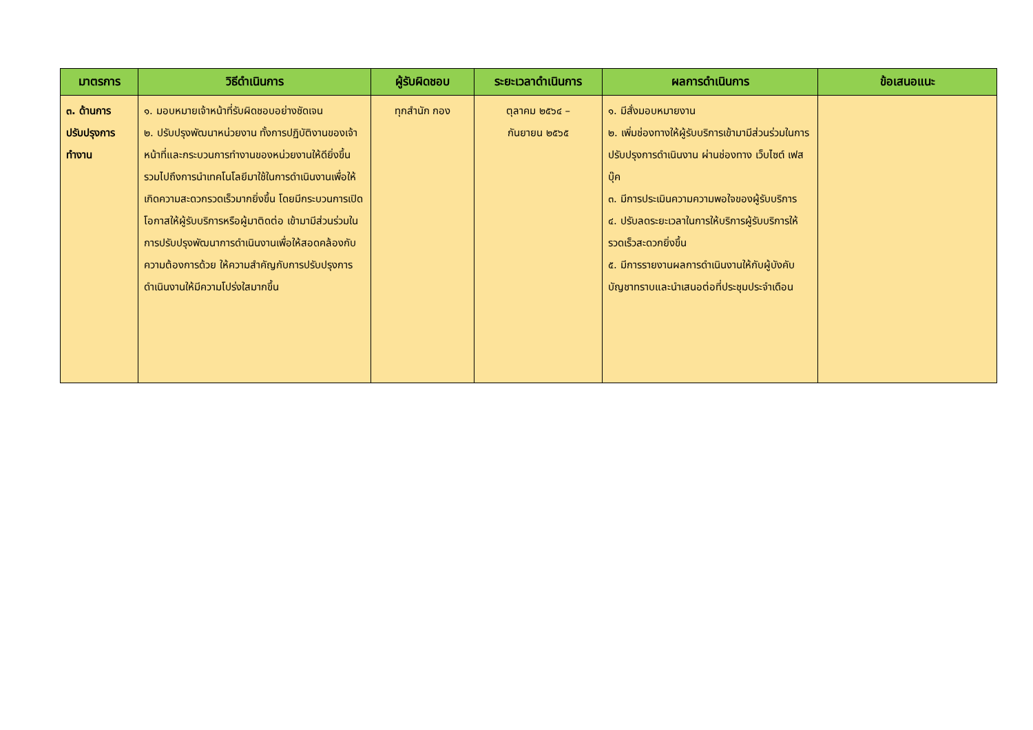| มาตรการ | วิธีดำเนินการ | ผู้รับผิดชอบ | ระยะเวลาดำเนินการ | ผลการดำเนินการ | ข้อเสนอแนะ |
| --- | --- | --- | --- | --- | --- |
| ๓. ด้านการปรับปรุงการทำงาน | ๑. มอบหมายเจ้าหน้าที่รับผิดชอบอย่างชัดเจน ๒. ปรับปรุงพัฒนาหน่วยงาน ทั้งการปฏิบัติงานของเจ้าหน้าที่และกระบวนการทำงานของหน่วยงานให้ดียิ่งขึ้น รวมไปถึงการนำเทคโนโลยีมาใช้ในการดำเนินงานเพื่อให้เกิดความสะดวกรวดเร็วมากยิ่งขึ้น โดยมีกระบวนการเปิดโอกาสให้ผู้รับบริการหรือผู้มาติดต่อ เข้ามามีส่วนร่วมในการปรับปรุงพัฒนาการดำเนินงานเพื่อให้สอดคล้องกับความต้องการด้วย ให้ความสำคัญกับการปรับปรุงการดำเนินงานให้มีความโปร่งใสมากขึ้น | ทุกสำนัก กอง | ตุลาคม ๒๕๖๔ – กันยายน ๒๕๖๕ | ๑. มีสั่งมอบหมายงาน ๒. เพิ่มช่องทางให้ผู้รับบริการเข้ามามีส่วนร่วมในการปรับปรุงการดำเนินงาน ผ่านช่องทาง เว็บไซต์ เฟสบุ๊ค ๓. มีการประเมินความความพอใจของผู้รับบริการ ๔. ปรับลดระยะเวลาในการให้บริการผู้รับบริการให้รวดเร็วสะดวกยิ่งขึ้น ๕. มีการรายงานผลการดำเนินงานให้กับผู้บังคับบัญชาทราบและนำเสนอต่อที่ประชุมประจำเดือน | |